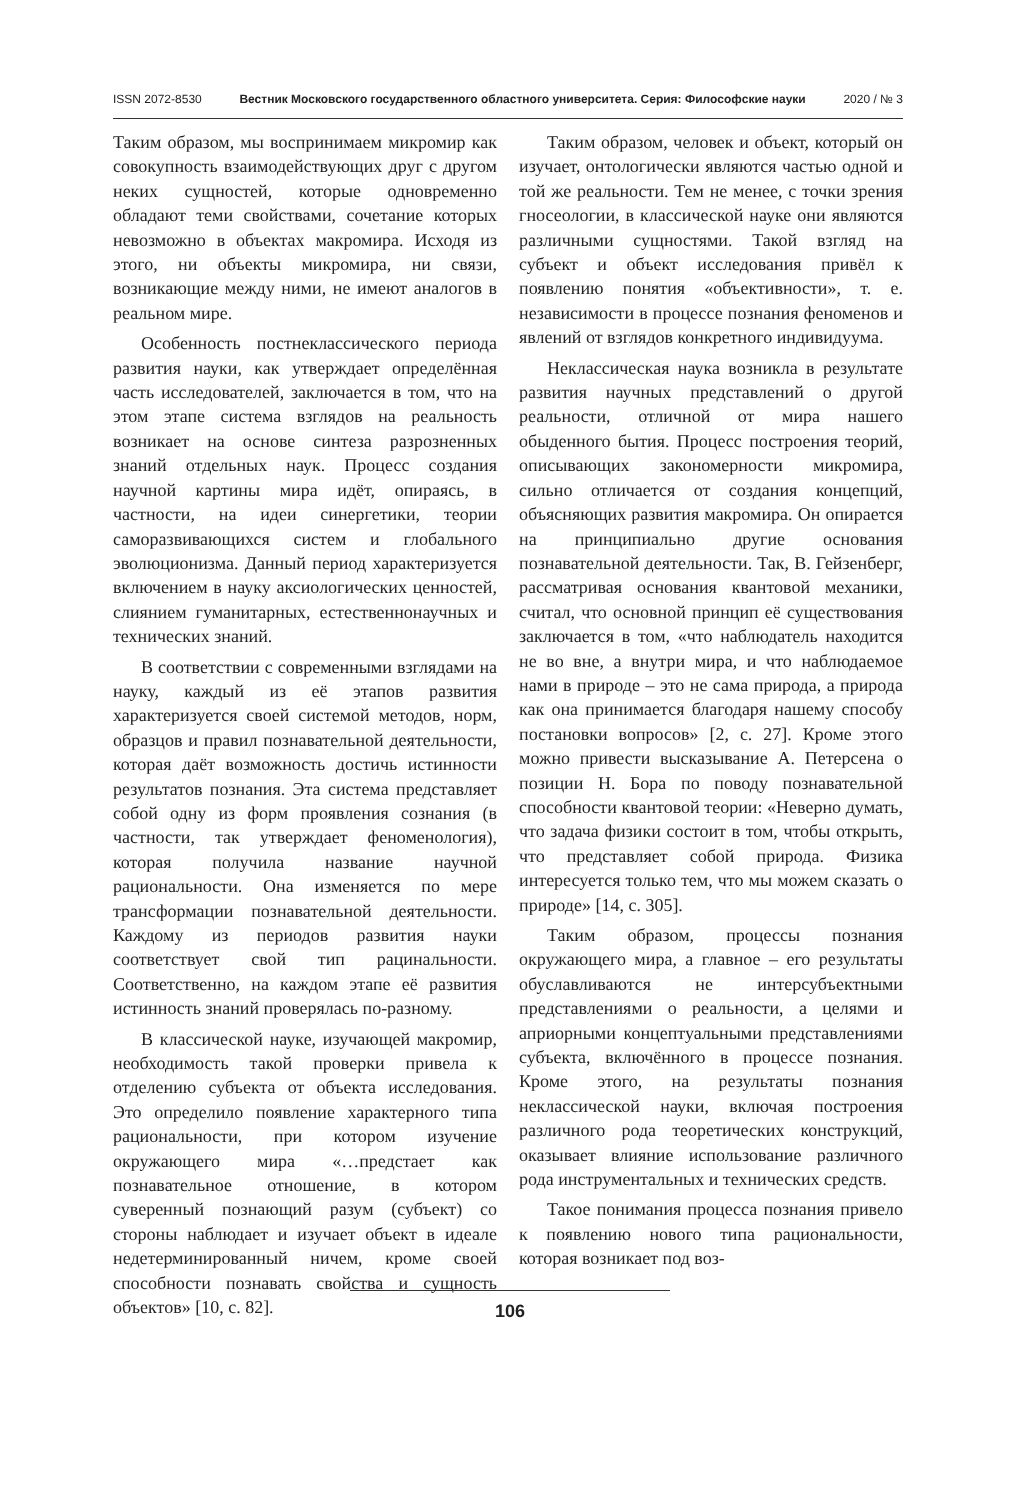ISSN 2072-8530 Вестник Московского государственного областного университета. Серия: Философские науки 2020 / № 3
Таким образом, мы воспринимаем микромир как совокупность взаимодействующих друг с другом неких сущностей, которые одновременно обладают теми свойствами, сочетание которых невозможно в объектах макромира. Исходя из этого, ни объекты микромира, ни связи, возникающие между ними, не имеют аналогов в реальном мире.
Особенность постнеклассического периода развития науки, как утверждает определённая часть исследователей, заключается в том, что на этом этапе система взглядов на реальность возникает на основе синтеза разрозненных знаний отдельных наук. Процесс создания научной картины мира идёт, опираясь, в частности, на идеи синергетики, теории саморазвивающихся систем и глобального эволюционизма. Данный период характеризуется включением в науку аксиологических ценностей, слиянием гуманитарных, естественнонаучных и технических знаний.
В соответствии с современными взглядами на науку, каждый из её этапов развития характеризуется своей системой методов, норм, образцов и правил познавательной деятельности, которая даёт возможность достичь истинности результатов познания. Эта система представляет собой одну из форм проявления сознания (в частности, так утверждает феноменология), которая получила название научной рациональности. Она изменяется по мере трансформации познавательной деятельности. Каждому из периодов развития науки соответствует свой тип рацинальности. Соответственно, на каждом этапе её развития истинность знаний проверялась по-разному.
В классической науке, изучающей макромир, необходимость такой проверки привела к отделению субъекта от объекта исследования. Это определило появление характерного типа рациональности, при котором изучение окружающего мира «…предстает как познавательное отношение, в котором суверенный познающий разум (субъект) со стороны наблюдает и изучает объект в идеале недетерминированный ничем, кроме своей способности познавать свойства и сущность объектов» [10, с. 82].
Таким образом, человек и объект, который он изучает, онтологически являются частью одной и той же реальности. Тем не менее, с точки зрения гносеологии, в классической науке они являются различными сущностями. Такой взгляд на субъект и объект исследования привёл к появлению понятия «объективности», т. е. независимости в процессе познания феноменов и явлений от взглядов конкретного индивидуума.
Неклассическая наука возникла в результате развития научных представлений о другой реальности, отличной от мира нашего обыденного бытия. Процесс построения теорий, описывающих закономерности микромира, сильно отличается от создания концепций, объясняющих развития макромира. Он опирается на принципиально другие основания познавательной деятельности. Так, В. Гейзенберг, рассматривая основания квантовой механики, считал, что основной принцип её существования заключается в том, «что наблюдатель находится не во вне, а внутри мира, и что наблюдаемое нами в природе – это не сама природа, а природа как она принимается благодаря нашему способу постановки вопросов» [2, с. 27]. Кроме этого можно привести высказывание А. Петерсена о позиции Н. Бора по поводу познавательной способности квантовой теории: «Неверно думать, что задача физики состоит в том, чтобы открыть, что представляет собой природа. Физика интересуется только тем, что мы можем сказать о природе» [14, с. 305].
Таким образом, процессы познания окружающего мира, а главное – его результаты обуславливаются не интерсубъектными представлениями о реальности, а целями и априорными концептуальными представлениями субъекта, включённого в процессе познания. Кроме этого, на результаты познания неклассической науки, включая построения различного рода теоретических конструкций, оказывает влияние использование различного рода инструментальных и технических средств.
Такое понимания процесса познания привело к появлению нового типа рациональности, которая возникает под воз-
106